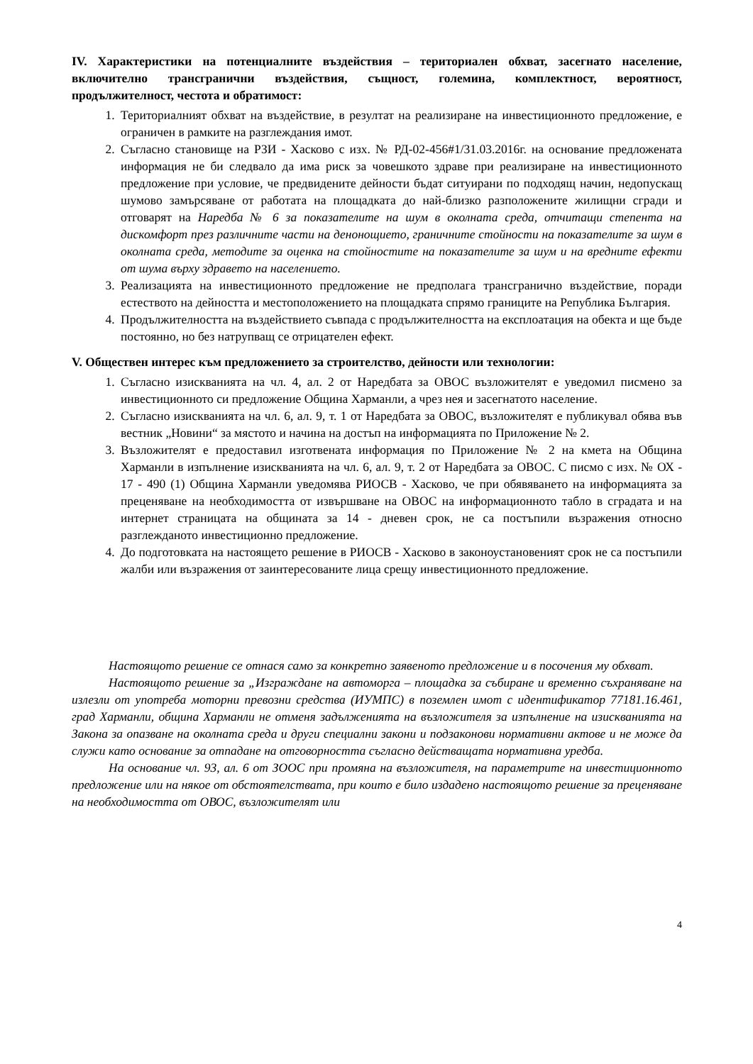IV. Характеристики на потенциалните въздействия – териториален обхват, засегнато население, включително трансгранични въздействия, същност, големина, комплектност, вероятност, продължителност, честота и обратимост:
1. Териториалният обхват на въздействие, в резултат на реализиране на инвестиционното предложение, е ограничен в рамките на разглеждания имот.
2. Съгласно становище на РЗИ - Хасково с изх. № РД-02-456#1/31.03.2016г. на основание предложената информация не би следвало да има риск за човешкото здраве при реализиране на инвестиционното предложение при условие, че предвидените дейности бъдат ситуирани по подходящ начин, недопускащ шумово замърсяване от работата на площадката до най-близко разположените жилищни сгради и отговарят на Наредба № 6 за показателите на шум в околната среда, отчитащи степента на дискомфорт през различните части на денонощието, граничните стойности на показателите за шум в околната среда, методите за оценка на стойностите на показателите за шум и на вредните ефекти от шума върху здравето на населението.
3. Реализацията на инвестиционното предложение не предполага трансгранично въздействие, поради естеството на дейността и местоположението на площадката спрямо границите на Република България.
4. Продължителността на въздействието съвпада с продължителността на експлоатация на обекта и ще бъде постоянно, но без натрупващ се отрицателен ефект.
V. Обществен интерес към предложението за строителство, дейности или технологии:
1. Съгласно изискванията на чл. 4, ал. 2 от Наредбата за ОВОС възложителят е уведомил писмено за инвестиционното си предложение Община Харманли, а чрез нея и засегнатото население.
2. Съгласно изискванията на чл. 6, ал. 9, т. 1 от Наредбата за ОВОС, възложителят е публикувал обява във вестник „Новини“ за мястото и начина на достъп на информацията по Приложение № 2.
3. Възложителят е предоставил изготвената информация по Приложение № 2 на кмета на Община Харманли в изпълнение изискванията на чл. 6, ал. 9, т. 2 от Наредбата за ОВОС. С писмо с изх. № ОХ - 17 - 490 (1) Община Харманли уведомява РИОСВ - Хасково, че при обявяването на информацията за преценяване на необходимостта от извършване на ОВОС на информационното табло в сградата и на интернет страницата на общината за 14 - дневен срок, не са постъпили възражения относно разглежданото инвестиционно предложение.
4. До подготовката на настоящето решение в РИОСВ - Хасково в законоустановеният срок не са постъпили жалби или възражения от заинтересованите лица срещу инвестиционното предложение.
Настоящото решение се отнася само за конкретно заявеното предложение и в посочения му обхват.
Настоящото решение за „Изграждане на автоморга – площадка за събиране и временно съхраняване на излезли от употреба моторни превозни средства (ИУМПС) в поземлен имот с идентификатор 77181.16.461, град Харманли, община Харманли не отменя задълженията на възложителя за изпълнение на изискванията на Закона за опазване на околната среда и други специални закони и подзаконови нормативни актове и не може да служи като основание за отпадане на отговорността съгласно действащата нормативна уредба.
На основание чл. 93, ал. 6 от ЗООС при промяна на възложителя, на параметрите на инвестиционното предложение или на някое от обстоятелствата, при които е било издадено настоящото решение за преценяване на необходимостта от ОВОС, възложителят или
4